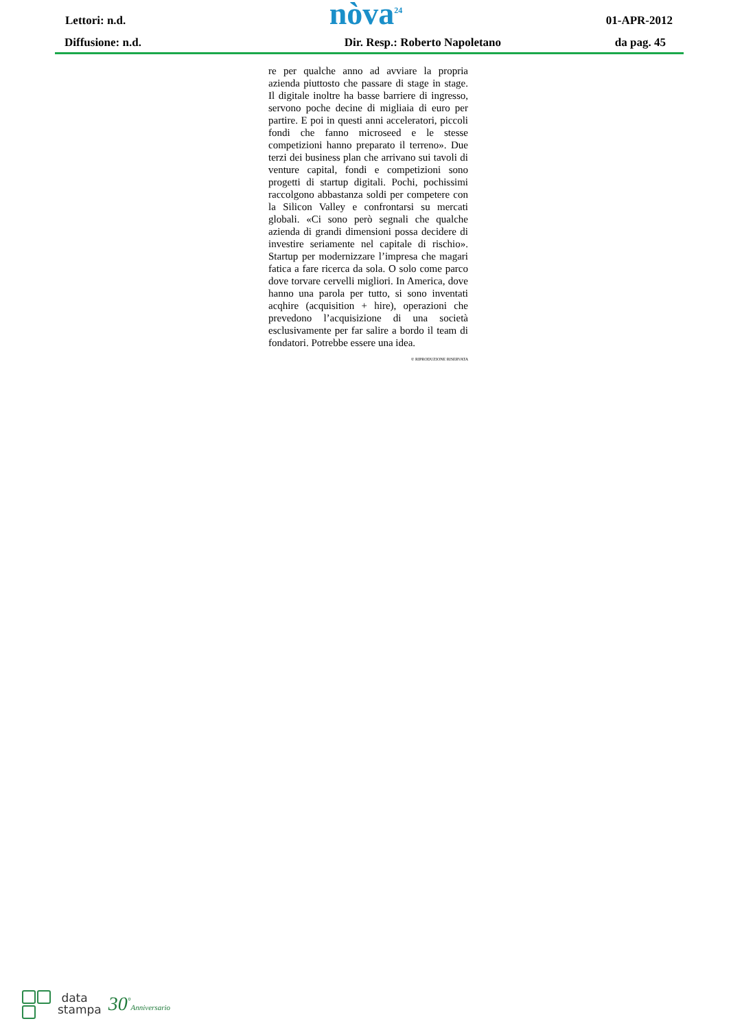Lettori: n.d. nòva<sup>24</sup> 01-APR-2012
Diffusione: n.d. Dir. Resp.: Roberto Napoletano da pag. 45
re per qualche anno ad avviare la propria azienda piuttosto che passare di stage in stage. Il digitale inoltre ha basse barriere di ingresso, servono poche decine di migliaia di euro per partire. E poi in questi anni acceleratori, piccoli fondi che fanno microseed e le stesse competizioni hanno preparato il terreno». Due terzi dei business plan che arrivano sui tavoli di venture capital, fondi e competizioni sono progetti di startup digitali. Pochi, pochissimi raccolgono abbastanza soldi per competere con la Silicon Valley e confrontarsi su mercati globali. «Ci sono però segnali che qualche azienda di grandi dimensioni possa decidere di investire seriamente nel capitale di rischio». Startup per modernizzare l’impresa che magari fatica a fare ricerca da sola. O solo come parco dove torvare cervelli migliori. In America, dove hanno una parola per tutto, si sono inventati acqhire (acquisition + hire), operazioni che prevedono l’acquisizione di una società esclusivamente per far salire a bordo il team di fondatori. Potrebbe essere una idea.
© RIPRODUZIONE RISERVATA
data
stampa
30<sup>°</sup>Anniversario